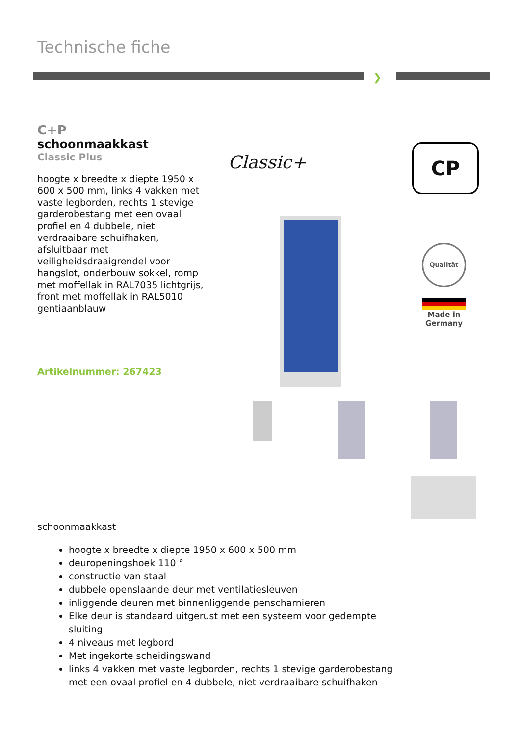Technische fiche
❯
C+P
schoonmaakkast
Classic Plus
hoogte x breedte x diepte 1950 x 600 x 500 mm, links 4 vakken met vaste legborden, rechts 1 stevige garderobestang met een ovaal profiel en 4 dubbele, niet verdraaibare schuifhaken, afsluitbaar met veiligheidsdraaigrendel voor hangslot, onderbouw sokkel, romp met moffellak in RAL7035 lichtgrijs, front met moffellak in RAL5010 gentiaanblauw
Artikelnummer: 267423
Classic+ CP
Qualität
Made in
Germany
schoonmaakkast
hoogte x breedte x diepte 1950 x 600 x 500 mm
deuropeningshoek 110 °
constructie van staal
dubbele openslaande deur met ventilatiesleuven
inliggende deuren met binnenliggende penscharnieren
Elke deur is standaard uitgerust met een systeem voor gedempte sluiting
4 niveaus met legbord
Met ingekorte scheidingswand
links 4 vakken met vaste legborden, rechts 1 stevige garderobestang met een ovaal profiel en 4 dubbele, niet verdraaibare schuifhaken